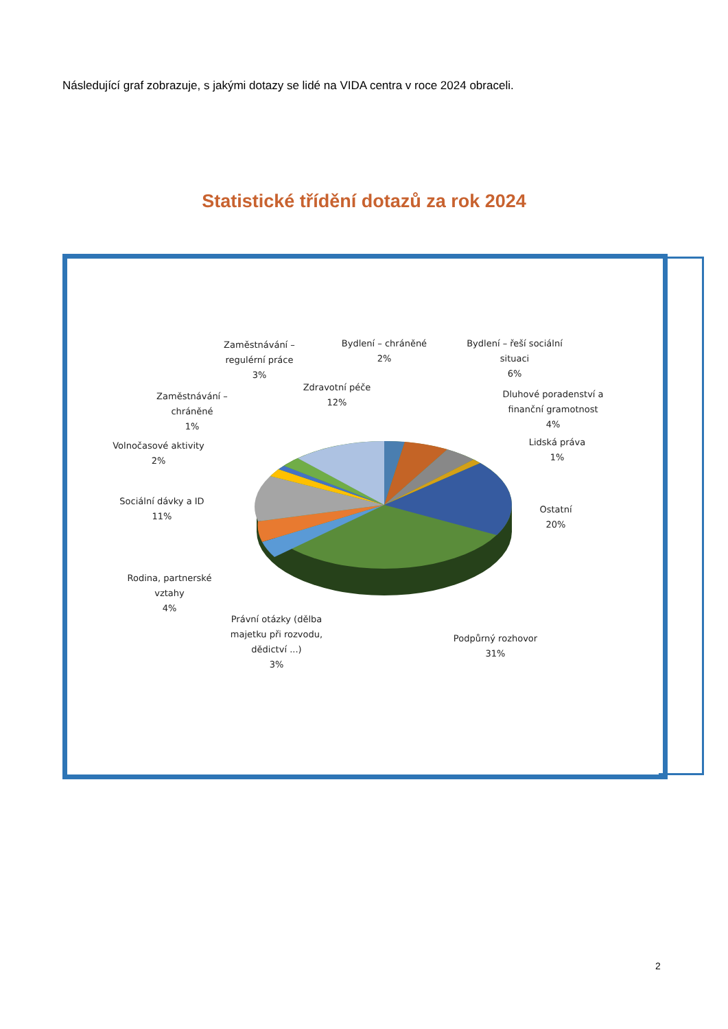Následující graf zobrazuje, s jakými dotazy se lidé na VIDA centra v roce 2024 obraceli.
Statistické třídění dotazů za rok 2024
Bydlení – chráněné
2%
Bydlení – řeší sociální
situaci
6%
Zaměstnávání –
regulérní práce
3%
Zdravotní péče
12%
Dluhové poradenství a
finanční gramotnost
4%
Zaměstnávání –
chráněné
1%
Volnočasové aktivity
2%
Lidská práva
1%
Sociální dávky a ID
11%
Ostatní
20%
Rodina, partnerské
vztahy
4%
Právní otázky (dělba
majetku při rozvodu,
dědictví ...)
3%
Podpůrný rozhovor
31%
2